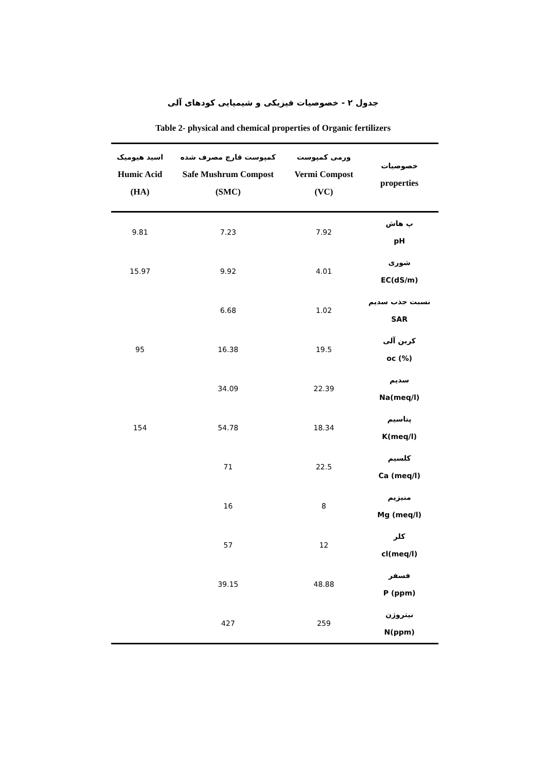جدول ۲ - خصوصیات فیزیکی و شیمیایی کودهای آلی
Table 2- physical and chemical properties of Organic fertilizers
| اسید هیومیک Humic Acid (HA) | کمپوست قارچ مصرف شده Safe Mushrum Compost (SMC) | ورمی کمپوست Vermi Compost (VC) | خصوصیات properties |
| --- | --- | --- | --- |
| 9.81 | 7.23 | 7.92 | پ هاش pH |
| 15.97 | 9.92 | 4.01 | شوری EC(dS/m) |
| | 6.68 | 1.02 | نسبت جذب سدیم SAR |
| 95 | 16.38 | 19.5 | کربن آلی oc (%) |
| | 34.09 | 22.39 | سدیم Na(meq/l) |
| 154 | 54.78 | 18.34 | پتاسیم K(meq/l) |
| | 71 | 22.5 | کلسیم Ca (meq/l) |
| | 16 | 8 | منیزیم Mg (meq/l) |
| | 57 | 12 | کلر cl(meq/l) |
| | 39.15 | 48.88 | فسفر P (ppm) |
| | 427 | 259 | نیتروژن N(ppm) |